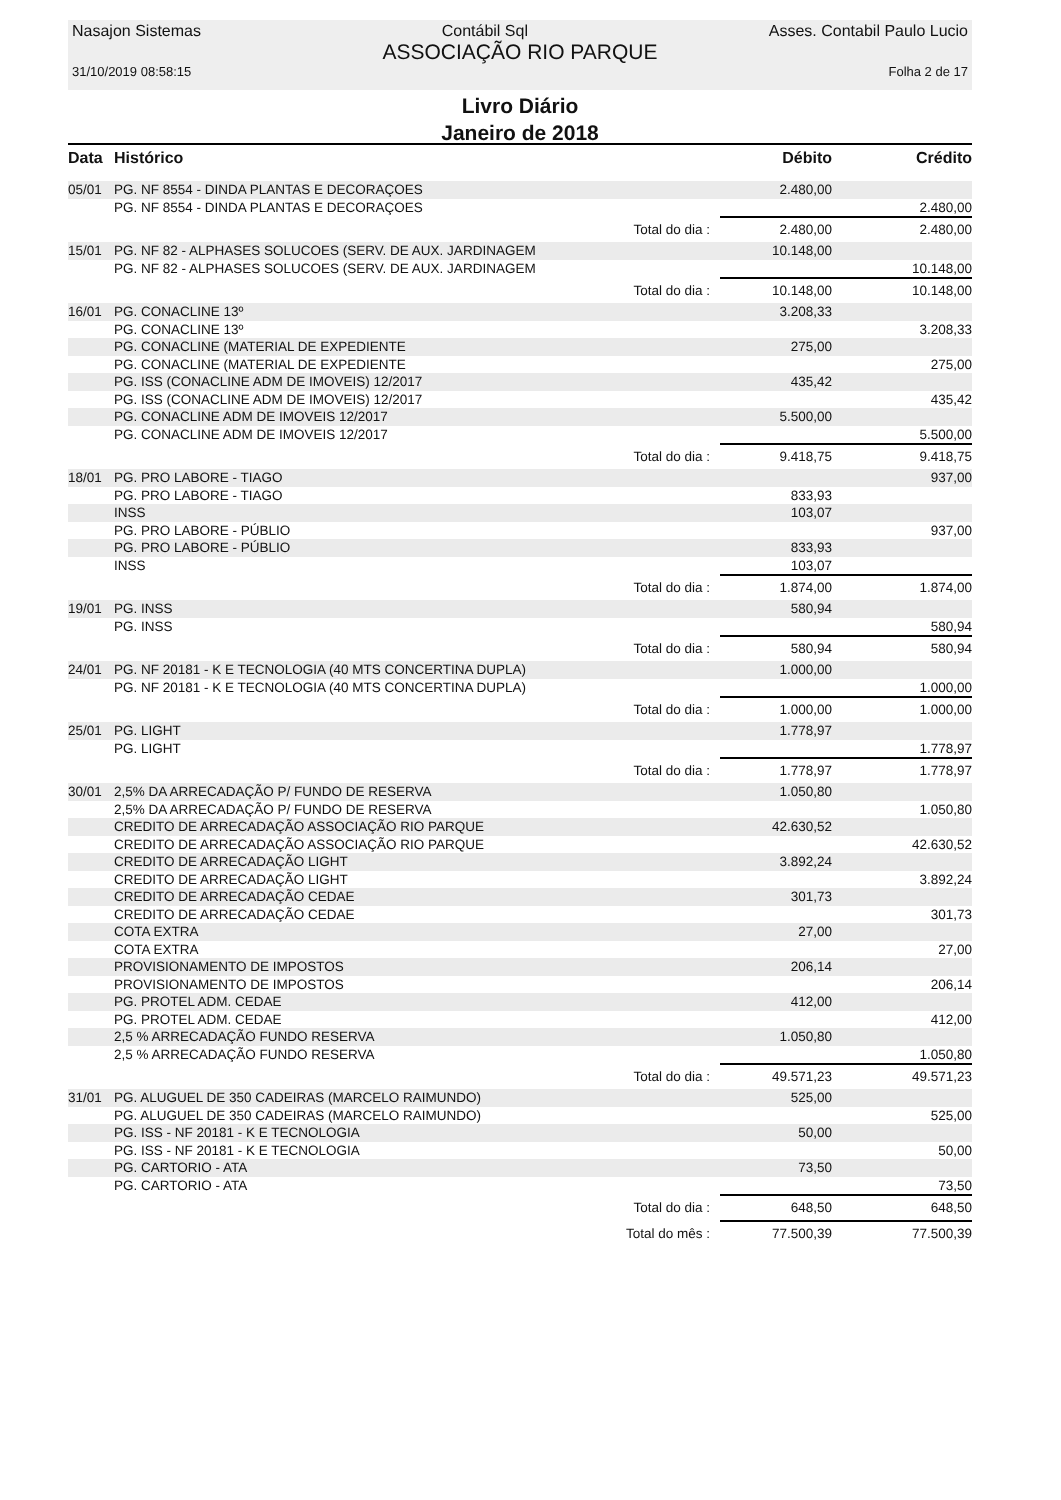Nasajon Sistemas Contábil Sql Asses. Contabil Paulo Lucio
ASSOCIAÇÃO RIO PARQUE
31/10/2019 08:58:15 Folha 2 de 17
Livro Diário
Janeiro de 2018
| Data | Histórico | | Débito | Crédito |
| --- | --- | --- | --- | --- |
| 05/01 | PG. NF 8554 - DINDA PLANTAS E DECORAÇOES | | 2.480,00 | |
| | PG. NF 8554 - DINDA PLANTAS E DECORAÇOES | | | 2.480,00 |
| | | Total do dia : | 2.480,00 | 2.480,00 |
| 15/01 | PG. NF 82 - ALPHASES SOLUCOES (SERV. DE AUX. JARDINAGEM | | 10.148,00 | |
| | PG. NF 82 - ALPHASES SOLUCOES (SERV. DE AUX. JARDINAGEM | | | 10.148,00 |
| | | Total do dia : | 10.148,00 | 10.148,00 |
| 16/01 | PG. CONACLINE 13º | | 3.208,33 | |
| | PG. CONACLINE 13º | | | 3.208,33 |
| | PG. CONACLINE (MATERIAL DE EXPEDIENTE | | 275,00 | |
| | PG. CONACLINE (MATERIAL DE EXPEDIENTE | | | 275,00 |
| | PG. ISS (CONACLINE ADM DE IMOVEIS) 12/2017 | | 435,42 | |
| | PG. ISS (CONACLINE ADM DE IMOVEIS) 12/2017 | | | 435,42 |
| | PG. CONACLINE ADM DE IMOVEIS 12/2017 | | 5.500,00 | |
| | PG. CONACLINE ADM DE IMOVEIS 12/2017 | | | 5.500,00 |
| | | Total do dia : | 9.418,75 | 9.418,75 |
| 18/01 | PG. PRO LABORE - TIAGO | | | 937,00 |
| | PG. PRO LABORE - TIAGO | | 833,93 | |
| | INSS | | 103,07 | |
| | PG. PRO LABORE - PÚBLIO | | | 937,00 |
| | PG. PRO LABORE - PÚBLIO | | 833,93 | |
| | INSS | | 103,07 | |
| | | Total do dia : | 1.874,00 | 1.874,00 |
| 19/01 | PG. INSS | | 580,94 | |
| | PG. INSS | | | 580,94 |
| | | Total do dia : | 580,94 | 580,94 |
| 24/01 | PG. NF 20181 - K E TECNOLOGIA (40 MTS CONCERTINA DUPLA) | | 1.000,00 | |
| | PG. NF 20181 - K E TECNOLOGIA (40 MTS CONCERTINA DUPLA) | | | 1.000,00 |
| | | Total do dia : | 1.000,00 | 1.000,00 |
| 25/01 | PG. LIGHT | | 1.778,97 | |
| | PG. LIGHT | | | 1.778,97 |
| | | Total do dia : | 1.778,97 | 1.778,97 |
| 30/01 | 2,5% DA ARRECADAÇÃO P/ FUNDO DE RESERVA | | 1.050,80 | |
| | 2,5% DA ARRECADAÇÃO P/ FUNDO DE RESERVA | | | 1.050,80 |
| | CREDITO DE ARRECADAÇÃO ASSOCIAÇÃO RIO PARQUE | | 42.630,52 | |
| | CREDITO DE ARRECADAÇÃO ASSOCIAÇÃO RIO PARQUE | | | 42.630,52 |
| | CREDITO DE ARRECADAÇÃO LIGHT | | 3.892,24 | |
| | CREDITO DE ARRECADAÇÃO LIGHT | | | 3.892,24 |
| | CREDITO DE ARRECADAÇÃO CEDAE | | 301,73 | |
| | CREDITO DE ARRECADAÇÃO CEDAE | | | 301,73 |
| | COTA EXTRA | | 27,00 | |
| | COTA EXTRA | | | 27,00 |
| | PROVISIONAMENTO DE IMPOSTOS | | 206,14 | |
| | PROVISIONAMENTO DE IMPOSTOS | | | 206,14 |
| | PG. PROTEL ADM. CEDAE | | 412,00 | |
| | PG. PROTEL ADM. CEDAE | | | 412,00 |
| | 2,5 % ARRECADAÇÃO FUNDO RESERVA | | 1.050,80 | |
| | 2,5 % ARRECADAÇÃO FUNDO RESERVA | | | 1.050,80 |
| | | Total do dia : | 49.571,23 | 49.571,23 |
| 31/01 | PG. ALUGUEL DE 350 CADEIRAS (MARCELO RAIMUNDO) | | 525,00 | |
| | PG. ALUGUEL DE 350 CADEIRAS (MARCELO RAIMUNDO) | | | 525,00 |
| | PG. ISS - NF 20181 - K E TECNOLOGIA | | 50,00 | |
| | PG. ISS - NF 20181 - K E TECNOLOGIA | | | 50,00 |
| | PG. CARTORIO - ATA | | 73,50 | |
| | PG. CARTORIO - ATA | | | 73,50 |
| | | Total do dia : | 648,50 | 648,50 |
| | | Total do mês : | 77.500,39 | 77.500,39 |